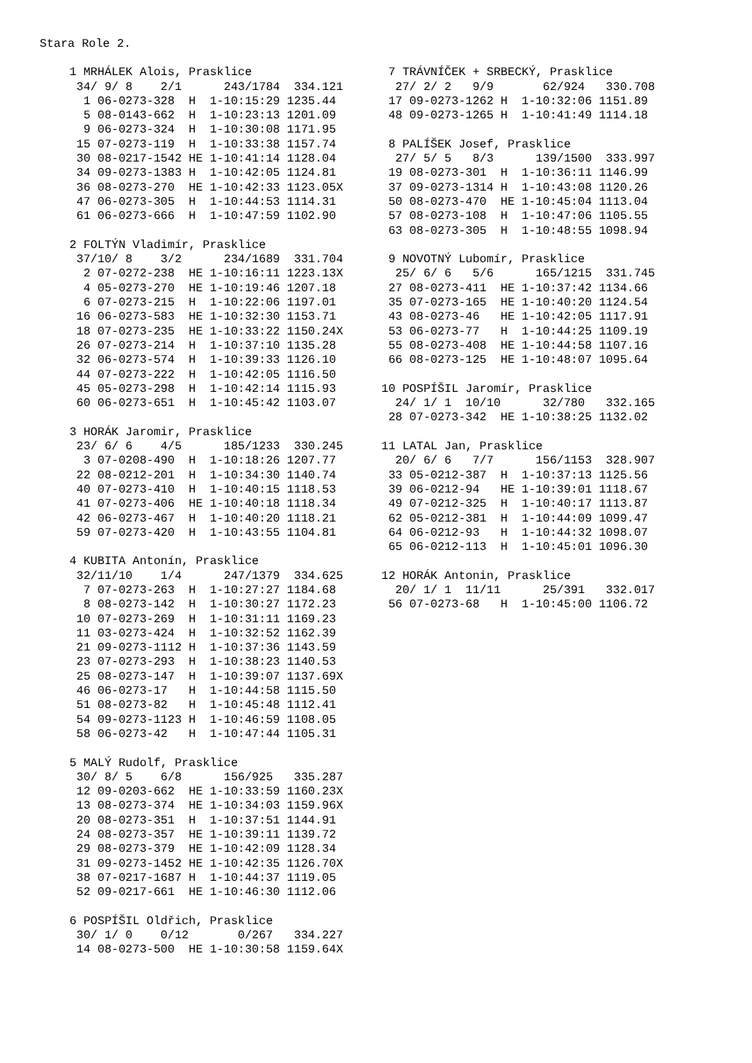Stara Role 2.
 1 MRHÁLEK Alois, Prasklice
  34/ 9/ 8    2/1      243/1784  334.121
   1 06-0273-328  H  1-10:15:29 1235.44
   5 08-0143-662  H  1-10:23:13 1201.09
   9 06-0273-324  H  1-10:30:08 1171.95
  15 07-0273-119  H  1-10:33:38 1157.74
  30 08-0217-1542 HE 1-10:41:14 1128.04
  34 09-0273-1383 H  1-10:42:05 1124.81
  36 08-0273-270  HE 1-10:42:33 1123.05X
  47 06-0273-305  H  1-10:44:53 1114.31
  61 06-0273-666  H  1-10:47:59 1102.90

 2 FOLTÝN Vladimír, Prasklice
  37/10/ 8    3/2      234/1689  331.704
   2 07-0272-238  HE 1-10:16:11 1223.13X
   4 05-0273-270  HE 1-10:19:46 1207.18
   6 07-0273-215  H  1-10:22:06 1197.01
  16 06-0273-583  HE 1-10:32:30 1153.71
  18 07-0273-235  HE 1-10:33:22 1150.24X
  26 07-0273-214  H  1-10:37:10 1135.28
  32 06-0273-574  H  1-10:39:33 1126.10
  44 07-0273-222  H  1-10:42:05 1116.50
  45 05-0273-298  H  1-10:42:14 1115.93
  60 06-0273-651  H  1-10:45:42 1103.07

 3 HORÁK Jaromir, Prasklice
  23/ 6/ 6    4/5      185/1233  330.245
   3 07-0208-490  H  1-10:18:26 1207.77
  22 08-0212-201  H  1-10:34:30 1140.74
  40 07-0273-410  H  1-10:40:15 1118.53
  41 07-0273-406  HE 1-10:40:18 1118.34
  42 06-0273-467  H  1-10:40:20 1118.21
  59 07-0273-420  H  1-10:43:55 1104.81

 4 KUBITA Antonín, Prasklice
  32/11/10    1/4      247/1379  334.625
   7 07-0273-263  H  1-10:27:27 1184.68
   8 08-0273-142  H  1-10:30:27 1172.23
  10 07-0273-269  H  1-10:31:11 1169.23
  11 03-0273-424  H  1-10:32:52 1162.39
  21 09-0273-1112 H  1-10:37:36 1143.59
  23 07-0273-293  H  1-10:38:23 1140.53
  25 08-0273-147  H  1-10:39:07 1137.69X
  46 06-0273-17   H  1-10:44:58 1115.50
  51 08-0273-82   H  1-10:45:48 1112.41
  54 09-0273-1123 H  1-10:46:59 1108.05
  58 06-0273-42   H  1-10:47:44 1105.31

 5 MALÝ Rudolf, Prasklice
  30/ 8/ 5    6/8      156/925   335.287
  12 09-0203-662  HE 1-10:33:59 1160.23X
  13 08-0273-374  HE 1-10:34:03 1159.96X
  20 08-0273-351  H  1-10:37:51 1144.91
  24 08-0273-357  HE 1-10:39:11 1139.72
  29 08-0273-379  HE 1-10:42:09 1128.34
  31 09-0273-1452 HE 1-10:42:35 1126.70X
  38 07-0217-1687 H  1-10:44:37 1119.05
  52 09-0217-661  HE 1-10:46:30 1112.06

 6 POSPÍŠIL Oldřich, Prasklice
  30/ 1/ 0    0/12       0/267   334.227
  14 08-0273-500  HE 1-10:30:58 1159.64X
 7 TRÁVNÍČEK + SRBECKÝ, Prasklice
  27/ 2/ 2   9/9       62/924   330.708
 17 09-0273-1262 H  1-10:32:06 1151.89
 48 09-0273-1265 H  1-10:41:49 1114.18

 8 PALÍŠEK Josef, Prasklice
  27/ 5/ 5   8/3      139/1500  333.997
 19 08-0273-301  H  1-10:36:11 1146.99
 37 09-0273-1314 H  1-10:43:08 1120.26
 50 08-0273-470  HE 1-10:45:04 1113.04
 57 08-0273-108  H  1-10:47:06 1105.55
 63 08-0273-305  H  1-10:48:55 1098.94

 9 NOVOTNÝ Lubomír, Prasklice
  25/ 6/ 6   5/6      165/1215  331.745
 27 08-0273-411  HE 1-10:37:42 1134.66
 35 07-0273-165  HE 1-10:40:20 1124.54
 43 08-0273-46   HE 1-10:42:05 1117.91
 53 06-0273-77   H  1-10:44:25 1109.19
 55 08-0273-408  HE 1-10:44:58 1107.16
 66 08-0273-125  HE 1-10:48:07 1095.64

10 POSPÍŠIL Jaromír, Prasklice
  24/ 1/ 1  10/10      32/780   332.165
 28 07-0273-342  HE 1-10:38:25 1132.02

11 LATAL Jan, Prasklice
  20/ 6/ 6   7/7      156/1153  328.907
 33 05-0212-387  H  1-10:37:13 1125.56
 39 06-0212-94   HE 1-10:39:01 1118.67
 49 07-0212-325  H  1-10:40:17 1113.87
 62 05-0212-381  H  1-10:44:09 1099.47
 64 06-0212-93   H  1-10:44:32 1098.07
 65 06-0212-113  H  1-10:45:01 1096.30

12 HORÁK Antonin, Prasklice
  20/ 1/ 1  11/11      25/391   332.017
 56 07-0273-68   H  1-10:45:00 1106.72